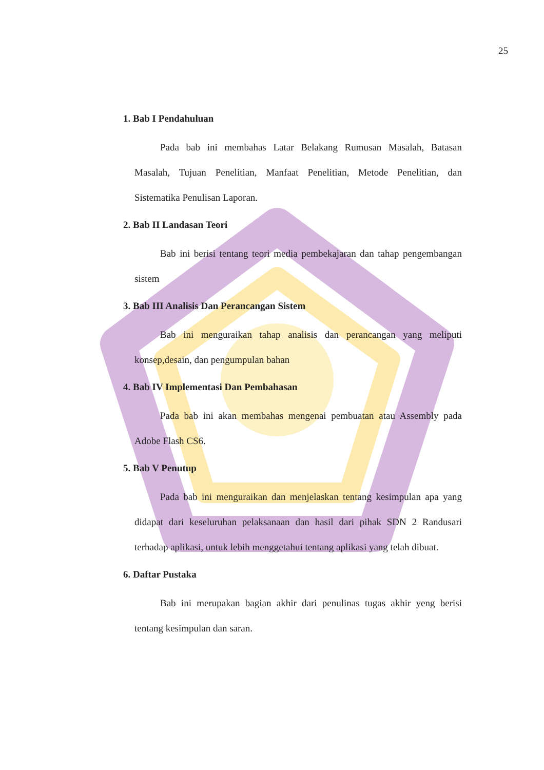25
1. Bab I Pendahuluan
Pada bab ini membahas Latar Belakang Rumusan Masalah, Batasan Masalah, Tujuan Penelitian, Manfaat Penelitian, Metode Penelitian, dan Sistematika Penulisan Laporan.
2. Bab II Landasan Teori
Bab ini berisi tentang teori media pembekajaran dan tahap pengembangan sistem
3. Bab III Analisis Dan Perancangan Sistem
Bab ini menguraikan tahap analisis dan perancangan yang meliputi konsep,desain, dan pengumpulan bahan
4. Bab IV Implementasi Dan Pembahasan
Pada bab ini akan membahas mengenai pembuatan atau Assembly pada Adobe Flash CS6.
5. Bab V Penutup
Pada bab ini menguraikan dan menjelaskan tentang kesimpulan apa yang didapat dari keseluruhan pelaksanaan dan hasil dari pihak SDN 2 Randusari terhadap aplikasi, untuk lebih menggetahui tentang aplikasi yang telah dibuat.
6. Daftar Pustaka
Bab ini merupakan bagian akhir dari penulinas tugas akhir yeng berisi tentang kesimpulan dan saran.